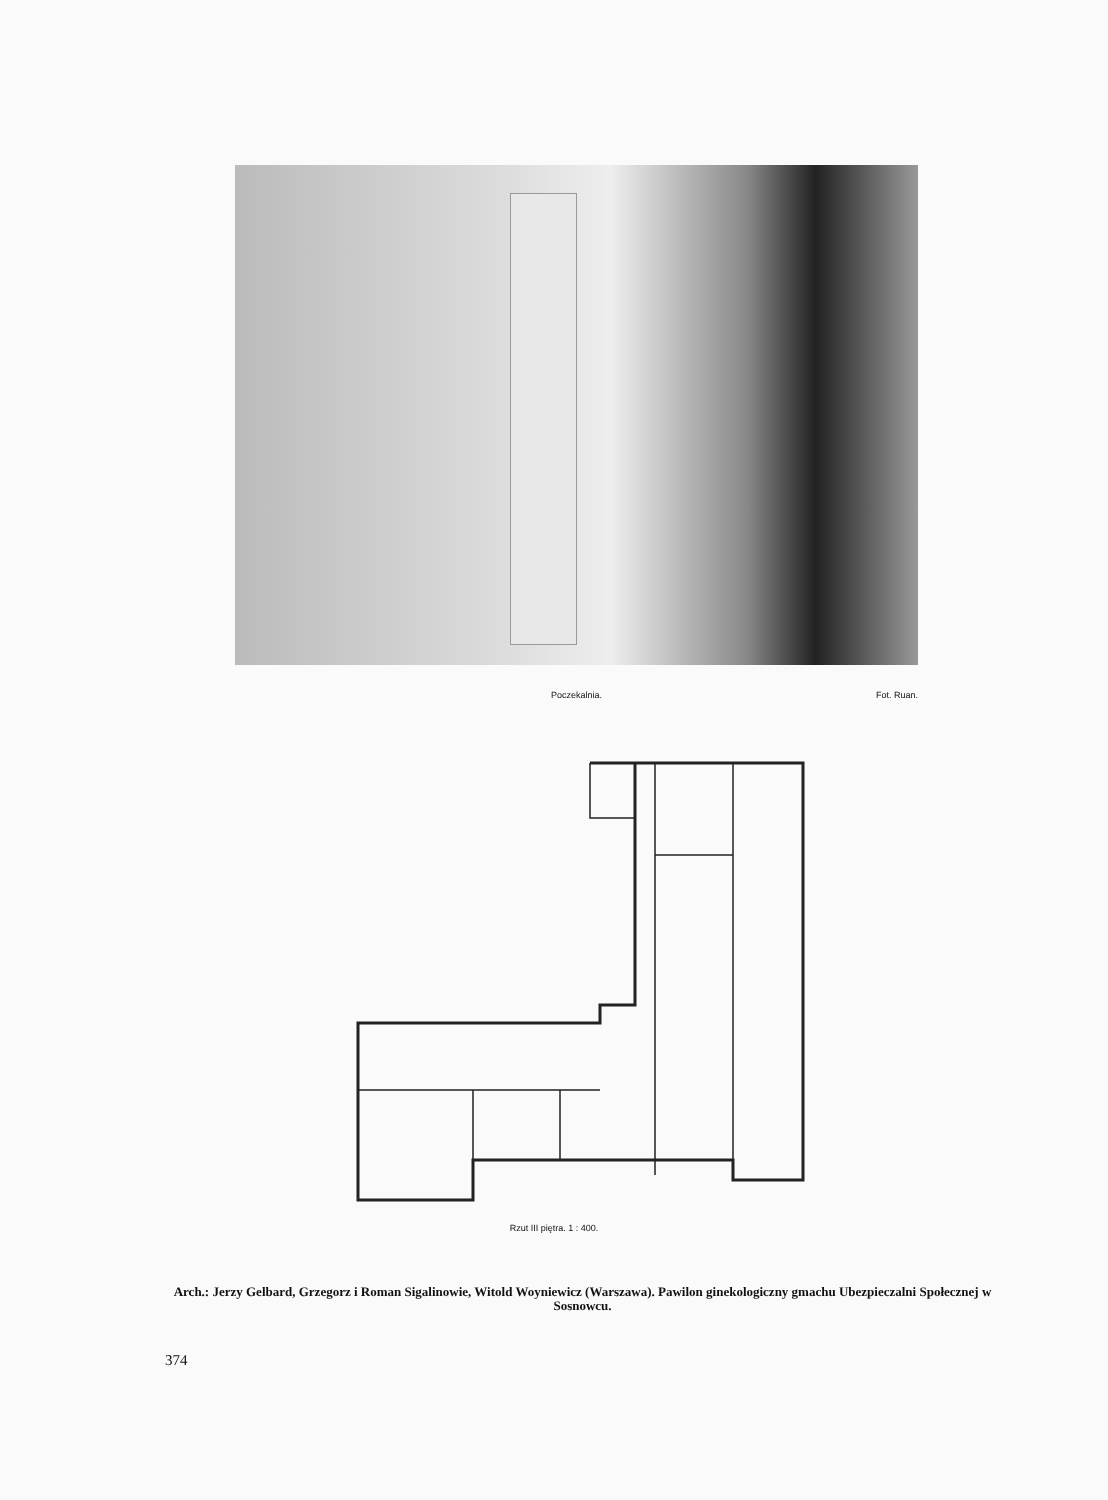Poczekalnia. Fot. Ruan.
Rzut III piętra. 1 : 400.
Arch.: Jerzy Gelbard, Grzegorz i Roman Sigalinowie, Witold Woyniewicz (Warszawa). Pawilon ginekologiczny gmachu Ubezpieczalni Społecznej w Sosnowcu.
374